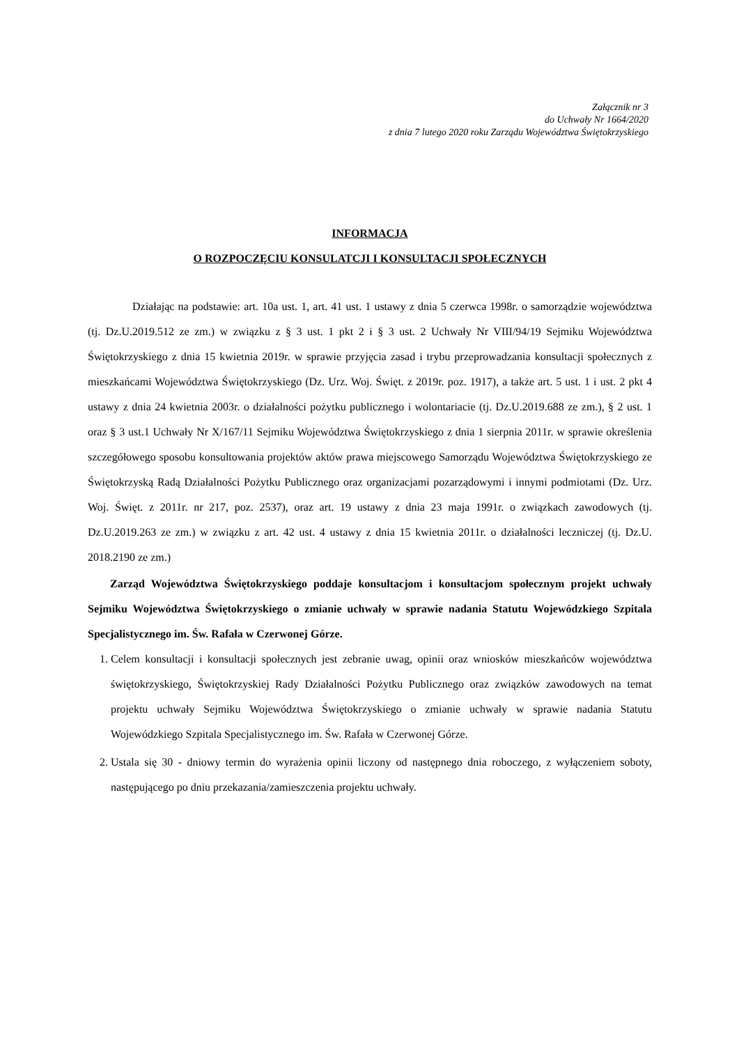Załącznik nr 3
do Uchwały Nr 1664/2020
z dnia 7 lutego 2020 roku Zarządu Województwa Świętokrzyskiego
INFORMACJA
O ROZPOCZĘCIU KONSULATCJI I KONSULTACJI SPOŁECZNYCH
Działając na podstawie: art. 10a ust. 1, art. 41 ust. 1 ustawy z dnia 5 czerwca 1998r. o samorządzie województwa (tj. Dz.U.2019.512 ze zm.) w związku z § 3 ust. 1 pkt 2 i § 3 ust. 2 Uchwały Nr VIII/94/19 Sejmiku Województwa Świętokrzyskiego z dnia 15 kwietnia 2019r. w sprawie przyjęcia zasad i trybu przeprowadzania konsultacji społecznych z mieszkańcami Województwa Świętokrzyskiego (Dz. Urz. Woj. Święt. z 2019r. poz. 1917), a także art. 5 ust. 1 i ust. 2 pkt 4 ustawy z dnia 24 kwietnia 2003r. o działalności pożytku publicznego i wolontariacie (tj. Dz.U.2019.688 ze zm.), § 2 ust. 1 oraz § 3 ust.1 Uchwały Nr X/167/11 Sejmiku Województwa Świętokrzyskiego z dnia 1 sierpnia 2011r. w sprawie określenia szczegółowego sposobu konsultowania projektów aktów prawa miejscowego Samorządu Województwa Świętokrzyskiego ze Świętokrzyską Radą Działalności Pożytku Publicznego oraz organizacjami pozarządowymi i innymi podmiotami (Dz. Urz. Woj. Święt. z 2011r. nr 217, poz. 2537), oraz art. 19 ustawy z dnia 23 maja 1991r. o związkach zawodowych (tj. Dz.U.2019.263 ze zm.) w związku z art. 42 ust. 4 ustawy z dnia 15 kwietnia 2011r. o działalności leczniczej (tj. Dz.U. 2018.2190 ze zm.)
Zarząd Województwa Świętokrzyskiego poddaje konsultacjom i konsultacjom społecznym projekt uchwały Sejmiku Województwa Świętokrzyskiego o zmianie uchwały w sprawie nadania Statutu Wojewódzkiego Szpitala Specjalistycznego im. Św. Rafała w Czerwonej Górze.
1. Celem konsultacji i konsultacji społecznych jest zebranie uwag, opinii oraz wniosków mieszkańców województwa świętokrzyskiego, Świętokrzyskiej Rady Działalności Pożytku Publicznego oraz związków zawodowych na temat projektu uchwały Sejmiku Województwa Świętokrzyskiego o zmianie uchwały w sprawie nadania Statutu Wojewódzkiego Szpitala Specjalistycznego im. Św. Rafała w Czerwonej Górze.
2. Ustala się 30 - dniowy termin do wyrażenia opinii liczony od następnego dnia roboczego, z wyłączeniem soboty, następującego po dniu przekazania/zamieszczenia projektu uchwały.